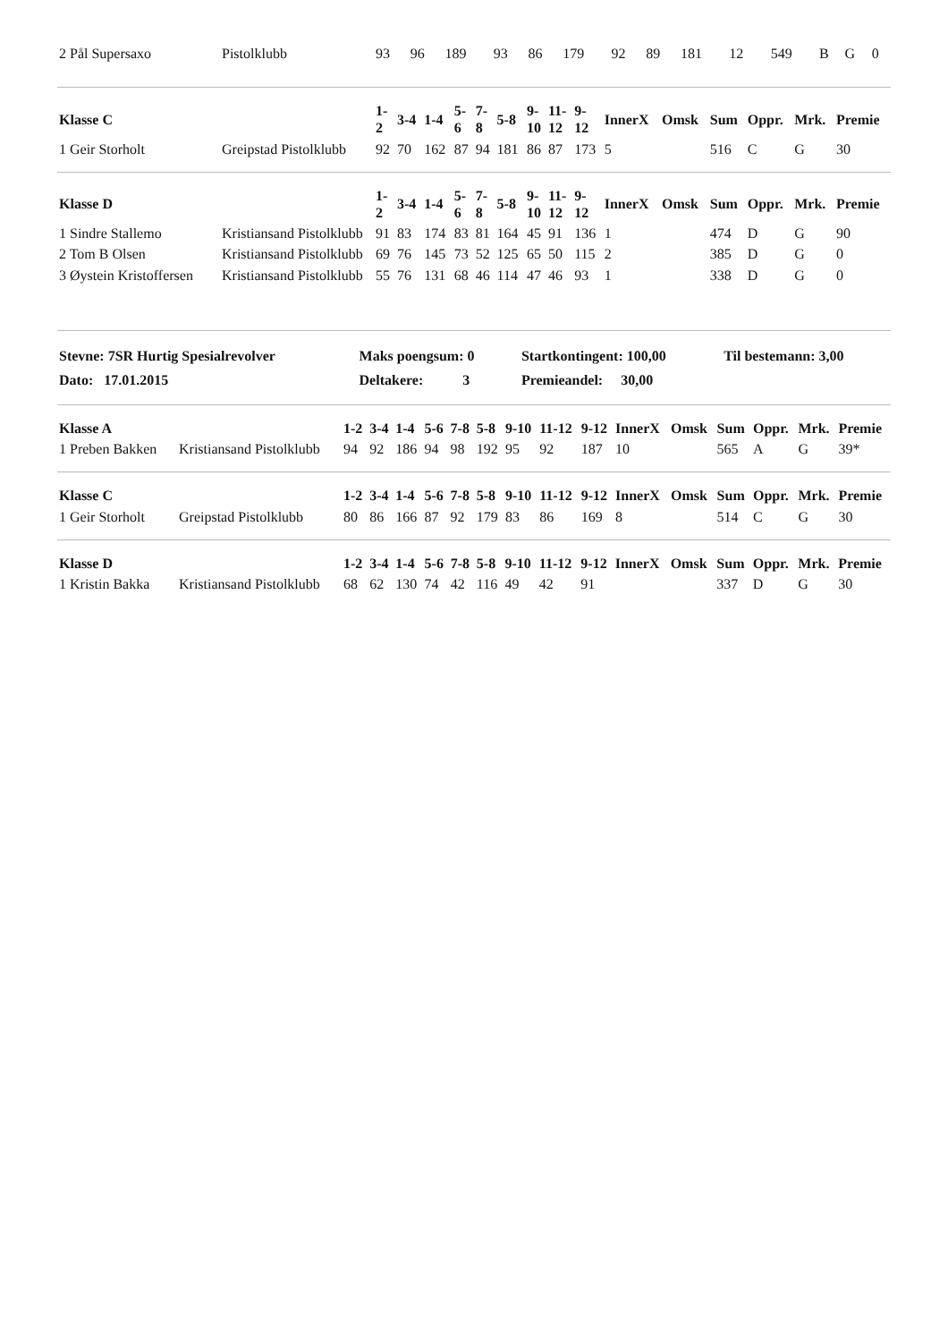| 2 Pål Supersaxo | Pistolklubb | 93 | 96 | 189 | 93 | 86 | 179 | 92 | 89 | 181 | 12 | | 549 | B | G | 0 |
| Klasse C | | 1- 2 | 3-4 | 1-4 | 5- 6 | 7- 8 | 5-8 | 9- 10 | 11- 12 | 9- 12 | InnerX | Omsk | Sum | Oppr. | Mrk. | Premie |
| --- | --- | --- | --- | --- | --- | --- | --- | --- | --- | --- | --- | --- | --- | --- | --- | --- |
| 1 Geir Storholt | Greipstad Pistolklubb | 92 | 70 | 162 | 87 | 94 | 181 | 86 | 87 | 173 | 5 | | 516 | C | G | 30 |
| Klasse D | | 1- 2 | 3-4 | 1-4 | 5- 6 | 7- 8 | 5-8 | 9- 10 | 11- 12 | 9- 12 | InnerX | Omsk | Sum | Oppr. | Mrk. | Premie |
| --- | --- | --- | --- | --- | --- | --- | --- | --- | --- | --- | --- | --- | --- | --- | --- | --- |
| 1 Sindre Stallemo | Kristiansand Pistolklubb | 91 | 83 | 174 | 83 | 81 | 164 | 45 | 91 | 136 | 1 | | 474 | D | G | 90 |
| 2 Tom B Olsen | Kristiansand Pistolklubb | 69 | 76 | 145 | 73 | 52 | 125 | 65 | 50 | 115 | 2 | | 385 | D | G | 0 |
| 3 Øystein Kristoffersen | Kristiansand Pistolklubb | 55 | 76 | 131 | 68 | 46 | 114 | 47 | 46 | 93 | 1 | | 338 | D | G | 0 |
| Stevne: 7SR Hurtig Spesialrevolver | Maks poengsum: 0 | Startkontingent: 100,00 | Til bestemann: 3,00 |
| Dato: 17.01.2015 | Deltakere: 3 | Premieandel: 30,00 | |
| Klasse A | | 1-2 | 3-4 | 1-4 | 5-6 | 7-8 | 5-8 | 9-10 | 11-12 | 9-12 | InnerX | Omsk | Sum | Oppr. | Mrk. | Premie |
| --- | --- | --- | --- | --- | --- | --- | --- | --- | --- | --- | --- | --- | --- | --- | --- | --- |
| 1 Preben Bakken | Kristiansand Pistolklubb | 94 | 92 | 186 | 94 | 98 | 192 | 95 | 92 | 187 | 10 | | 565 | A | G | 39* |
| Klasse C | | 1-2 | 3-4 | 1-4 | 5-6 | 7-8 | 5-8 | 9-10 | 11-12 | 9-12 | InnerX | Omsk | Sum | Oppr. | Mrk. | Premie |
| --- | --- | --- | --- | --- | --- | --- | --- | --- | --- | --- | --- | --- | --- | --- | --- | --- |
| 1 Geir Storholt | Greipstad Pistolklubb | 80 | 86 | 166 | 87 | 92 | 179 | 83 | 86 | 169 | 8 | | 514 | C | G | 30 |
| Klasse D | | 1-2 | 3-4 | 1-4 | 5-6 | 7-8 | 5-8 | 9-10 | 11-12 | 9-12 | InnerX | Omsk | Sum | Oppr. | Mrk. | Premie |
| --- | --- | --- | --- | --- | --- | --- | --- | --- | --- | --- | --- | --- | --- | --- | --- | --- |
| 1 Kristin Bakka | Kristiansand Pistolklubb | 68 | 62 | 130 | 74 | 42 | 116 | 49 | 42 | 91 | | | 337 | D | G | 30 |